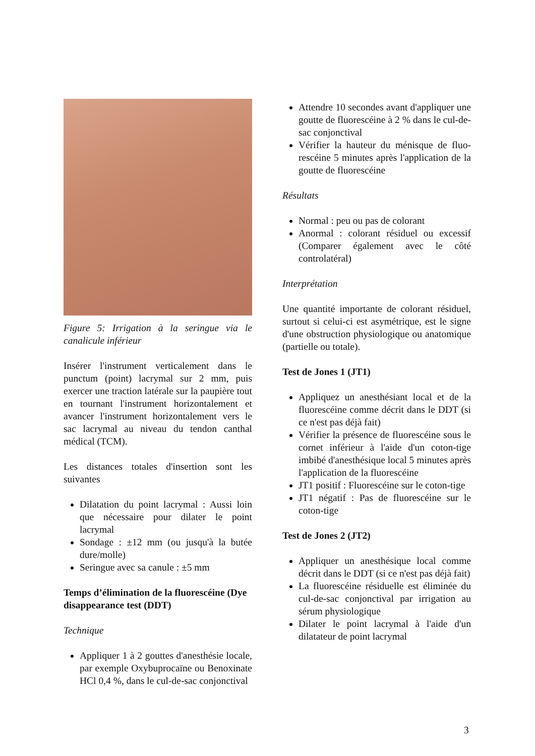Figure 5: Irrigation à la seringue via le canalicule inférieur
Insérer l'instrument verticalement dans le punctum (point) lacrymal sur 2 mm, puis exercer une traction latérale sur la paupière tout en tournant l'instrument horizontalement et avancer l'instrument horizontalement vers le sac lacrymal au niveau du tendon canthal médical (TCM).
Les distances totales d'insertion sont les suivantes
Dilatation du point lacrymal : Aussi loin que nécessaire pour dilater le point lacrymal
Sondage : ±12 mm (ou jusqu'à la butée dure/molle)
Seringue avec sa canule : ±5 mm
Temps d’élimination de la fluorescéine (Dye disappearance test (DDT)
Technique
Appliquer 1 à 2 gouttes d'anesthésie locale, par exemple Oxybuprocaïne ou Benoxinate HCl 0,4 %, dans le cul-de-sac conjonctival
Attendre 10 secondes avant d'appliquer une goutte de fluorescéine à 2 % dans le cul-de-sac conjonctival
Vérifier la hauteur du ménisque de fluo-rescéine 5 minutes après l'application de la goutte de fluorescéine
Résultats
Normal : peu ou pas de colorant
Anormal : colorant résiduel ou excessif (Comparer également avec le côté controlatéral)
Interprétation
Une quantité importante de colorant résiduel, surtout si celui-ci est asymétrique, est le signe d'une obstruction physiologique ou anatomique (partielle ou totale).
Test de Jones 1 (JT1)
Appliquez un anesthésiant local et de la fluorescéine comme décrit dans le DDT (si ce n'est pas déjà fait)
Vérifier la présence de fluorescéine sous le cornet inférieur à l'aide d'un coton-tige imbibé d'anesthésique local 5 minutes après l'application de la fluorescéine
JT1 positif : Fluorescéine sur le coton-tige
JT1 négatif : Pas de fluorescéine sur le coton-tige
Test de Jones 2 (JT2)
Appliquer un anesthésique local comme décrit dans le DDT (si ce n'est pas déjà fait)
La fluorescéine résiduelle est éliminée du cul-de-sac conjonctival par irrigation au sérum physiologique
Dilater le point lacrymal à l'aide d'un dilatateur de point lacrymal
3